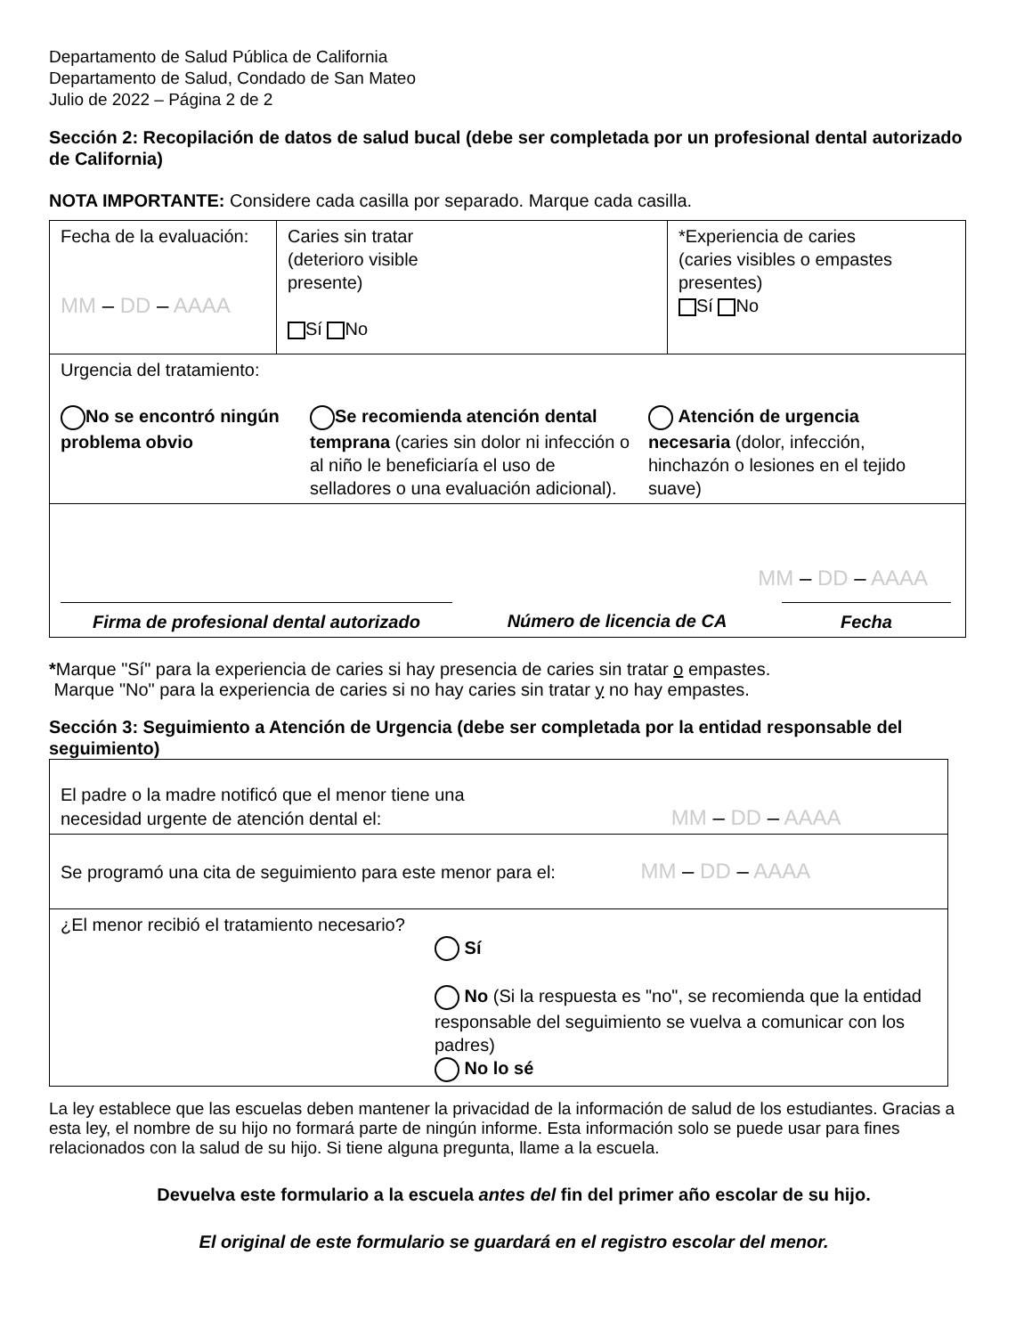Departamento de Salud Pública de California
Departamento de Salud, Condado de San Mateo
Julio de 2022 – Página 2 de 2
Sección 2: Recopilación de datos de salud bucal (debe ser completada por un profesional dental autorizado de California)
NOTA IMPORTANTE: Considere cada casilla por separado. Marque cada casilla.
| Fecha de la evaluación: MM – DD – AAAA | Caries sin tratar (deterioro visible presente) Sí No | *Experiencia de caries (caries visibles o empastes presentes) Sí No |
| Urgencia del tratamiento: No se encontró ningún problema obvio Se recomienda atención dental temprana (caries sin dolor ni infección o al niño le beneficiaría el uso de selladores o una evaluación adicional). Atención de urgencia necesaria (dolor, infección, hinchazón o lesiones en el tejido suave) | | |
| MM – DD – AAAA Firma de profesional dental autorizado Número de licencia de CA Fecha | | |
*Marque "Sí" para la experiencia de caries si hay presencia de caries sin tratar o empastes.
Marque "No" para la experiencia de caries si no hay caries sin tratar y no hay empastes.
Sección 3: Seguimiento a Atención de Urgencia (debe ser completada por la entidad responsable del seguimiento)
| El padre o la madre notificó que el menor tiene una necesidad urgente de atención dental el: MM – DD – AAAA |
| Se programó una cita de seguimiento para este menor para el: MM – DD – AAAA |
| ¿El menor recibió el tratamiento necesario? Sí No (Si la respuesta es "no", se recomienda que la entidad responsable del seguimiento se vuelva a comunicar con los padres) No lo sé |
La ley establece que las escuelas deben mantener la privacidad de la información de salud de los estudiantes. Gracias a esta ley, el nombre de su hijo no formará parte de ningún informe. Esta información solo se puede usar para fines relacionados con la salud de su hijo. Si tiene alguna pregunta, llame a la escuela.
Devuelva este formulario a la escuela antes del fin del primer año escolar de su hijo.
El original de este formulario se guardará en el registro escolar del menor.